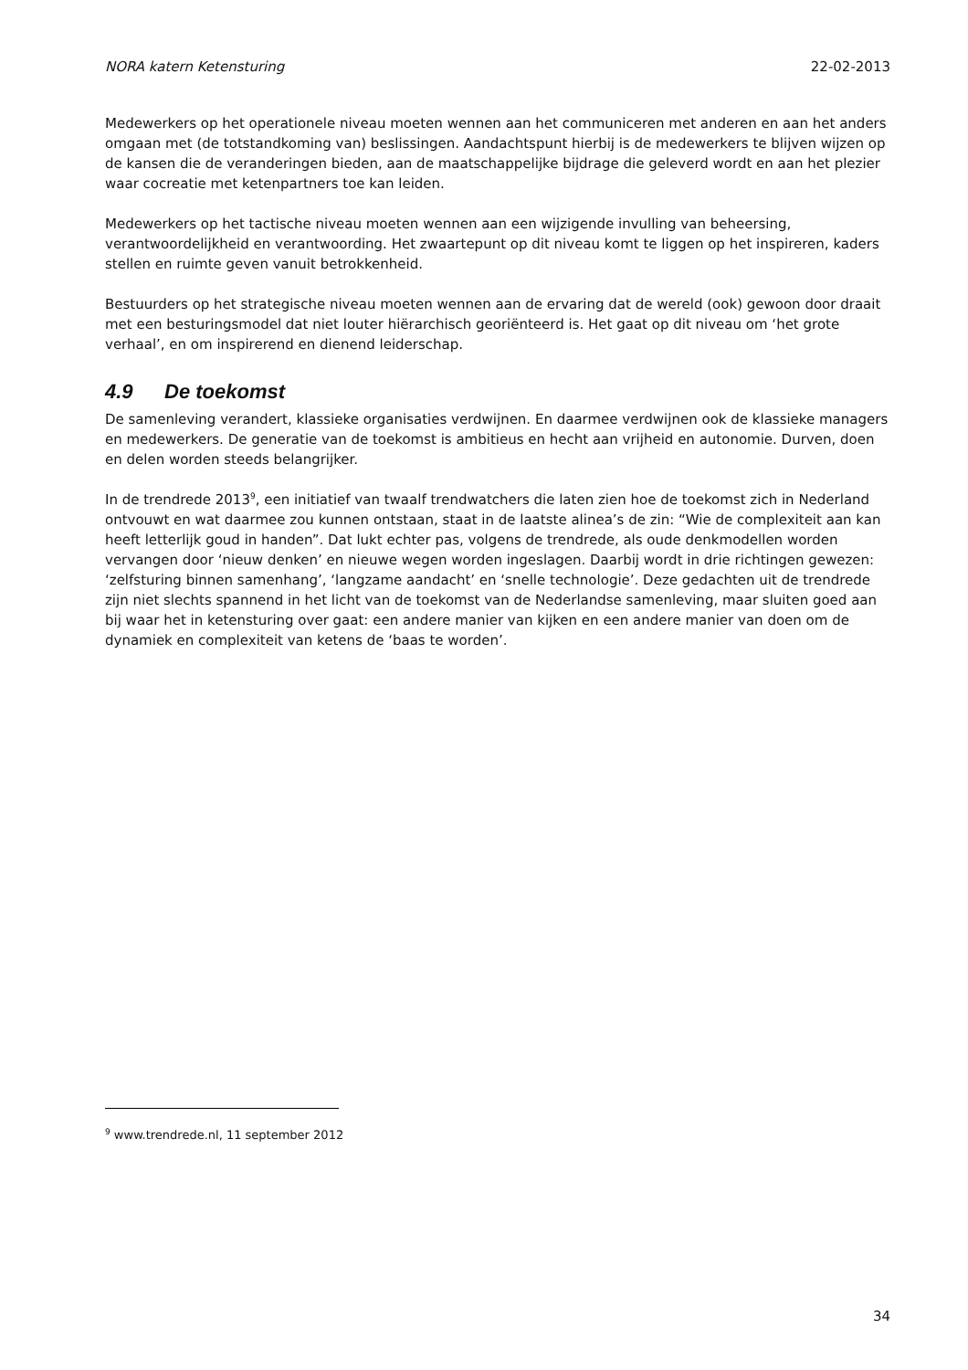NORA katern Ketensturing 22-02-2013
Medewerkers op het operationele niveau moeten wennen aan het communiceren met anderen en aan het anders omgaan met (de totstandkoming van) beslissingen. Aandachtspunt hierbij is de medewerkers te blijven wijzen op de kansen die de veranderingen bieden, aan de maatschappelijke bijdrage die geleverd wordt en aan het plezier waar cocreatie met ketenpartners toe kan leiden.
Medewerkers op het tactische niveau moeten wennen aan een wijzigende invulling van beheersing, verantwoordelijkheid en verantwoording. Het zwaartepunt op dit niveau komt te liggen op het inspireren, kaders stellen en ruimte geven vanuit betrokkenheid.
Bestuurders op het strategische niveau moeten wennen aan de ervaring dat de wereld (ook) gewoon door draait met een besturingsmodel dat niet louter hiërarchisch georiënteerd is. Het gaat op dit niveau om ‘het grote verhaal’, en om inspirerend en dienend leiderschap.
4.9 De toekomst
De samenleving verandert, klassieke organisaties verdwijnen. En daarmee verdwijnen ook de klassieke managers en medewerkers. De generatie van de toekomst is ambitieus en hecht aan vrijheid en autonomie. Durven, doen en delen worden steeds belangrijker.
In de trendrede 2013<sup>9</sup>, een initiatief van twaalf trendwatchers die laten zien hoe de toekomst zich in Nederland ontvouwt en wat daarmee zou kunnen ontstaan, staat in de laatste alinea’s de zin: “Wie de complexiteit aan kan heeft letterlijk goud in handen”. Dat lukt echter pas, volgens de trendrede, als oude denkmodellen worden vervangen door ‘nieuw denken’ en nieuwe wegen worden ingeslagen. Daarbij wordt in drie richtingen gewezen: ‘zelfsturing binnen samenhang’, ‘langzame aandacht’ en ‘snelle technologie’. Deze gedachten uit de trendrede zijn niet slechts spannend in het licht van de toekomst van de Nederlandse samenleving, maar sluiten goed aan bij waar het in ketensturing over gaat: een andere manier van kijken en een andere manier van doen om de dynamiek en complexiteit van ketens de ‘baas te worden’.
<sup>9</sup> www.trendrede.nl, 11 september 2012
34